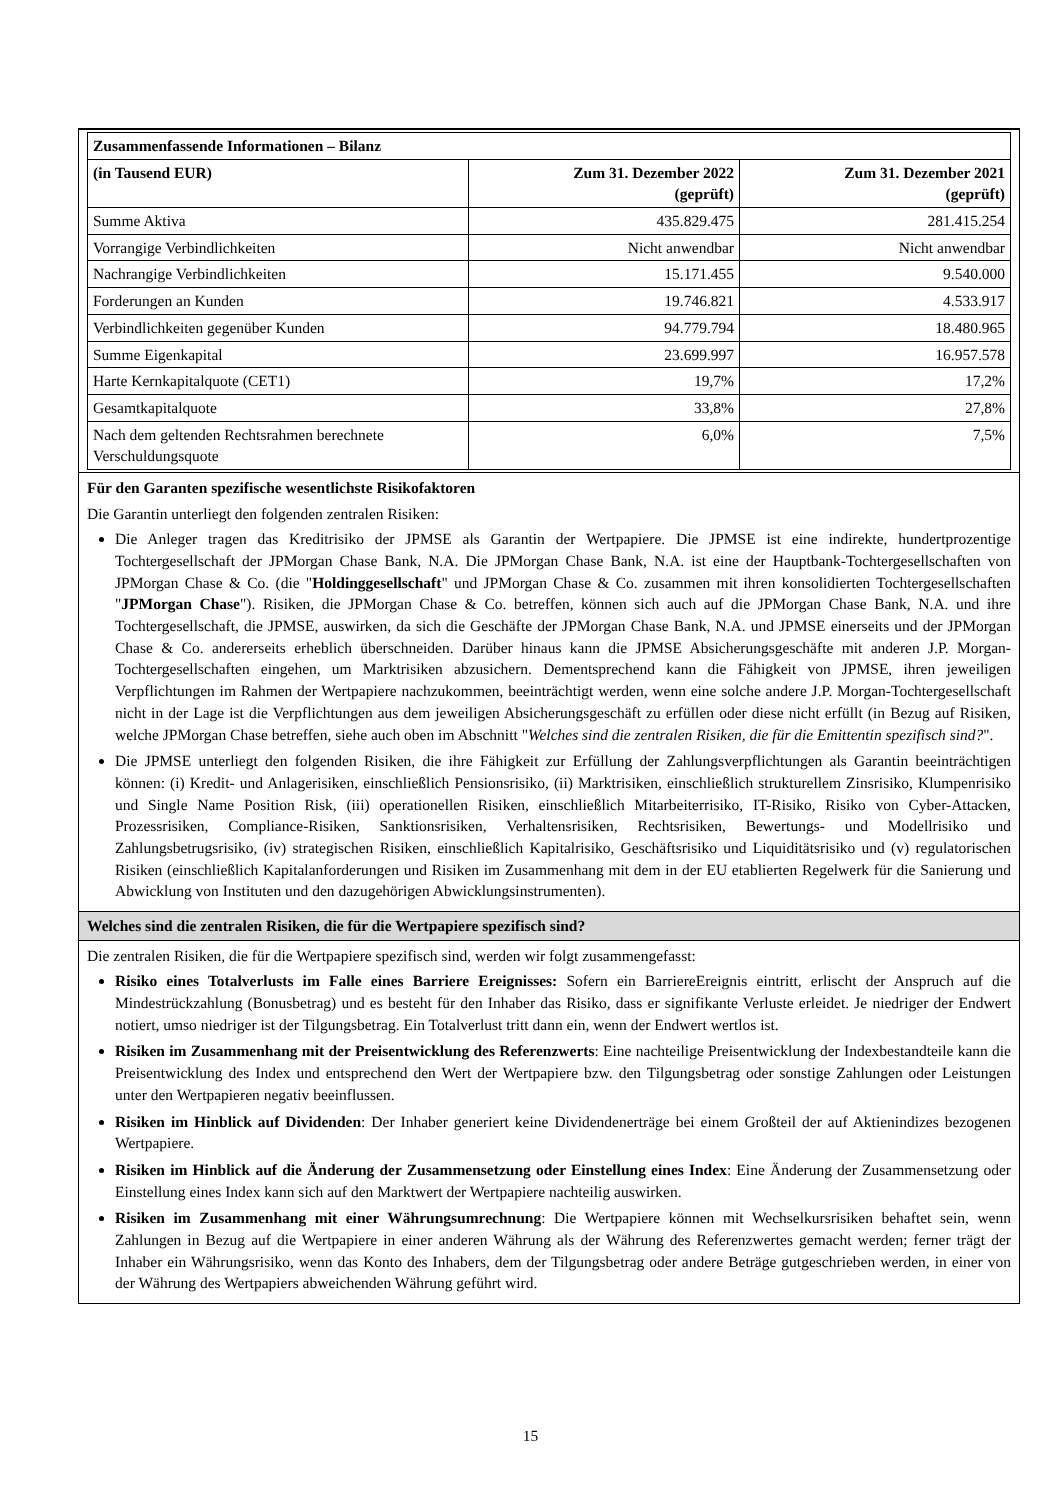| Zusammenfassende Informationen – Bilanz | | |
| (in Tausend EUR) | Zum 31. Dezember 2022 (geprüft) | Zum 31. Dezember 2021 (geprüft) |
| Summe Aktiva | 435.829.475 | 281.415.254 |
| Vorrangige Verbindlichkeiten | Nicht anwendbar | Nicht anwendbar |
| Nachrangige Verbindlichkeiten | 15.171.455 | 9.540.000 |
| Forderungen an Kunden | 19.746.821 | 4.533.917 |
| Verbindlichkeiten gegenüber Kunden | 94.779.794 | 18.480.965 |
| Summe Eigenkapital | 23.699.997 | 16.957.578 |
| Harte Kernkapitalquote (CET1) | 19,7% | 17,2% |
| Gesamtkapitalquote | 33,8% | 27,8% |
| Nach dem geltenden Rechtsrahmen berechnete Verschuldungsquote | 6,0% | 7,5% |
Für den Garanten spezifische wesentlichste Risikofaktoren
Die Garantin unterliegt den folgenden zentralen Risiken:
Die Anleger tragen das Kreditrisiko der JPMSE als Garantin der Wertpapiere. Die JPMSE ist eine indirekte, hundertprozentige Tochtergesellschaft der JPMorgan Chase Bank, N.A. Die JPMorgan Chase Bank, N.A. ist eine der Hauptbank-Tochtergesellschaften von JPMorgan Chase & Co. (die "Holdinggesellschaft" und JPMorgan Chase & Co. zusammen mit ihren konsolidierten Tochtergesellschaften "JPMorgan Chase"). Risiken, die JPMorgan Chase & Co. betreffen, können sich auch auf die JPMorgan Chase Bank, N.A. und ihre Tochtergesellschaft, die JPMSE, auswirken, da sich die Geschäfte der JPMorgan Chase Bank, N.A. und JPMSE einerseits und der JPMorgan Chase & Co. andererseits erheblich überschneiden. Darüber hinaus kann die JPMSE Absicherungsgeschäfte mit anderen J.P. Morgan-Tochtergesellschaften eingehen, um Marktrisiken abzusichern. Dementsprechend kann die Fähigkeit von JPMSE, ihren jeweiligen Verpflichtungen im Rahmen der Wertpapiere nachzukommen, beeinträchtigt werden, wenn eine solche andere J.P. Morgan-Tochtergesellschaft nicht in der Lage ist die Verpflichtungen aus dem jeweiligen Absicherungsgeschäft zu erfüllen oder diese nicht erfüllt (in Bezug auf Risiken, welche JPMorgan Chase betreffen, siehe auch oben im Abschnitt "Welches sind die zentralen Risiken, die für die Emittentin spezifisch sind?".
Die JPMSE unterliegt den folgenden Risiken, die ihre Fähigkeit zur Erfüllung der Zahlungsverpflichtungen als Garantin beeinträchtigen können: (i) Kredit- und Anlagerisiken, einschließlich Pensionsrisiko, (ii) Marktrisiken, einschließlich strukturellem Zinsrisiko, Klumpenrisiko und Single Name Position Risk, (iii) operationellen Risiken, einschließlich Mitarbeiterrisiko, IT-Risiko, Risiko von Cyber-Attacken, Prozessrisiken, Compliance-Risiken, Sanktionsrisiken, Verhaltensrisiken, Rechtsrisiken, Bewertungs- und Modellrisiko und Zahlungsbetrugsrisiko, (iv) strategischen Risiken, einschließlich Kapitalrisiko, Geschäftsrisiko und Liquiditätsrisiko und (v) regulatorischen Risiken (einschließlich Kapitalanforderungen und Risiken im Zusammenhang mit dem in der EU etablierten Regelwerk für die Sanierung und Abwicklung von Instituten und den dazugehörigen Abwicklungsinstrumenten).
Welches sind die zentralen Risiken, die für die Wertpapiere spezifisch sind?
Die zentralen Risiken, die für die Wertpapiere spezifisch sind, werden wir folgt zusammengefasst:
Risiko eines Totalverlusts im Falle eines Barriere Ereignisses: Sofern ein BarriereEreignis eintritt, erlischt der Anspruch auf die Mindestrückzahlung (Bonusbetrag) und es besteht für den Inhaber das Risiko, dass er signifikante Verluste erleidet. Je niedriger der Endwert notiert, umso niedriger ist der Tilgungsbetrag. Ein Totalverlust tritt dann ein, wenn der Endwert wertlos ist.
Risiken im Zusammenhang mit der Preisentwicklung des Referenzwerts: Eine nachteilige Preisentwicklung der Indexbestandteile kann die Preisentwicklung des Index und entsprechend den Wert der Wertpapiere bzw. den Tilgungsbetrag oder sonstige Zahlungen oder Leistungen unter den Wertpapieren negativ beeinflussen.
Risiken im Hinblick auf Dividenden: Der Inhaber generiert keine Dividendenerträge bei einem Großteil der auf Aktienindizes bezogenen Wertpapiere.
Risiken im Hinblick auf die Änderung der Zusammensetzung oder Einstellung eines Index: Eine Änderung der Zusammensetzung oder Einstellung eines Index kann sich auf den Marktwert der Wertpapiere nachteilig auswirken.
Risiken im Zusammenhang mit einer Währungsumrechnung: Die Wertpapiere können mit Wechselkursrisiken behaftet sein, wenn Zahlungen in Bezug auf die Wertpapiere in einer anderen Währung als der Währung des Referenzwertes gemacht werden; ferner trägt der Inhaber ein Währungsrisiko, wenn das Konto des Inhabers, dem der Tilgungsbetrag oder andere Beträge gutgeschrieben werden, in einer von der Währung des Wertpapiers abweichenden Währung geführt wird.
15